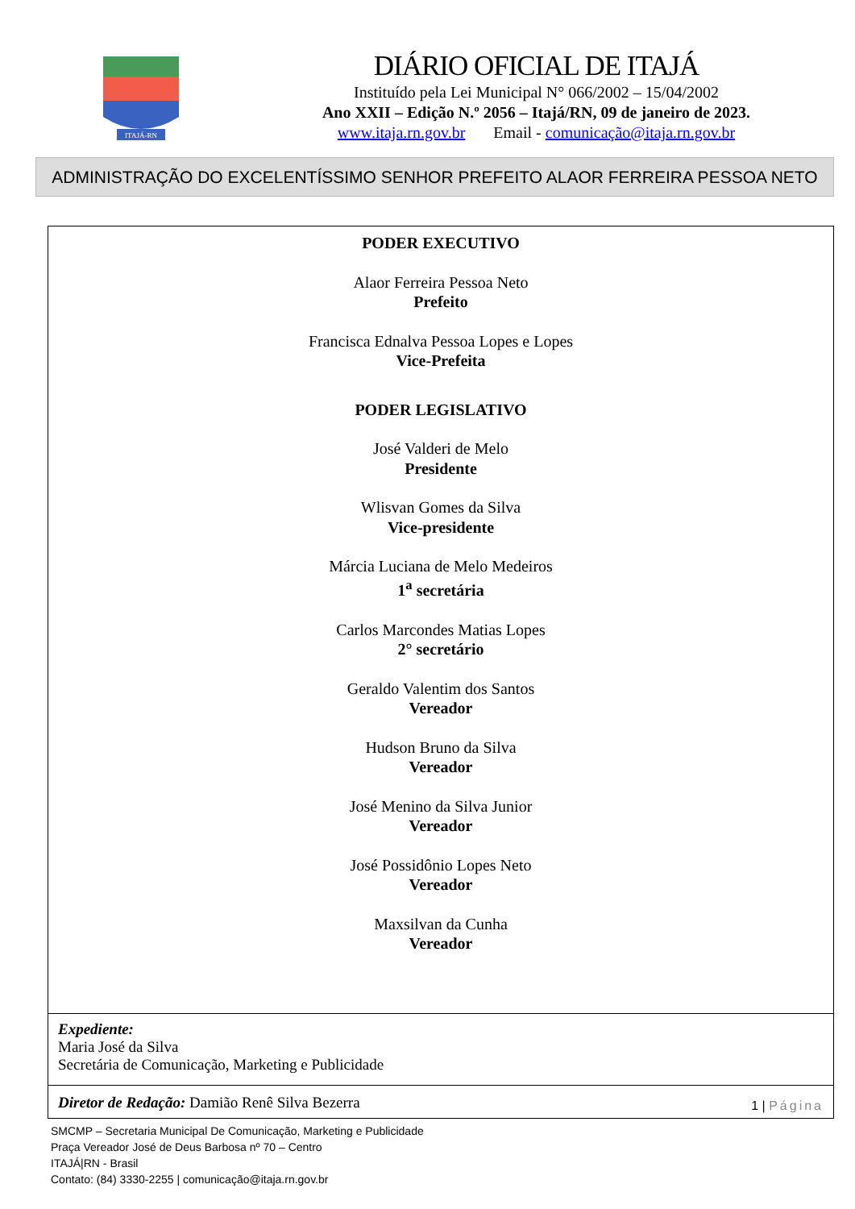ITAJÁ-RN
DIÁRIO OFICIAL DE ITAJÁ
Instituído pela Lei Municipal N° 066/2002 – 15/04/2002
Ano XXII – Edição N.º 2056 – Itajá/RN, 09 de janeiro de 2023.
www.itaja.rn.gov.br Email - comunicação@itaja.rn.gov.br
ADMINISTRAÇÃO DO EXCELENTÍSSIMO SENHOR PREFEITO ALAOR FERREIRA PESSOA NETO
PODER EXECUTIVO
Alaor Ferreira Pessoa Neto
Prefeito
Francisca Ednalva Pessoa Lopes e Lopes
Vice-Prefeita
PODER LEGISLATIVO
José Valderi de Melo
Presidente
Wlisvan Gomes da Silva
Vice-presidente
Márcia Luciana de Melo Medeiros
1<sup>a</sup> secretária
Carlos Marcondes Matias Lopes
2° secretário
Geraldo Valentim dos Santos
Vereador
Hudson Bruno da Silva
Vereador
José Menino da Silva Junior
Vereador
José Possidônio Lopes Neto
Vereador
Maxsilvan da Cunha
Vereador
Expediente:
Maria José da Silva
Secretária de Comunicação, Marketing e Publicidade
Diretor de Redação: Damião Renê Silva Bezerra 1 | Página
SMCMP – Secretaria Municipal De Comunicação, Marketing e Publicidade
Praça Vereador José de Deus Barbosa nº 70 – Centro
ITAJÁ|RN - Brasil
Contato: (84) 3330-2255 | comunicação@itaja.rn.gov.br